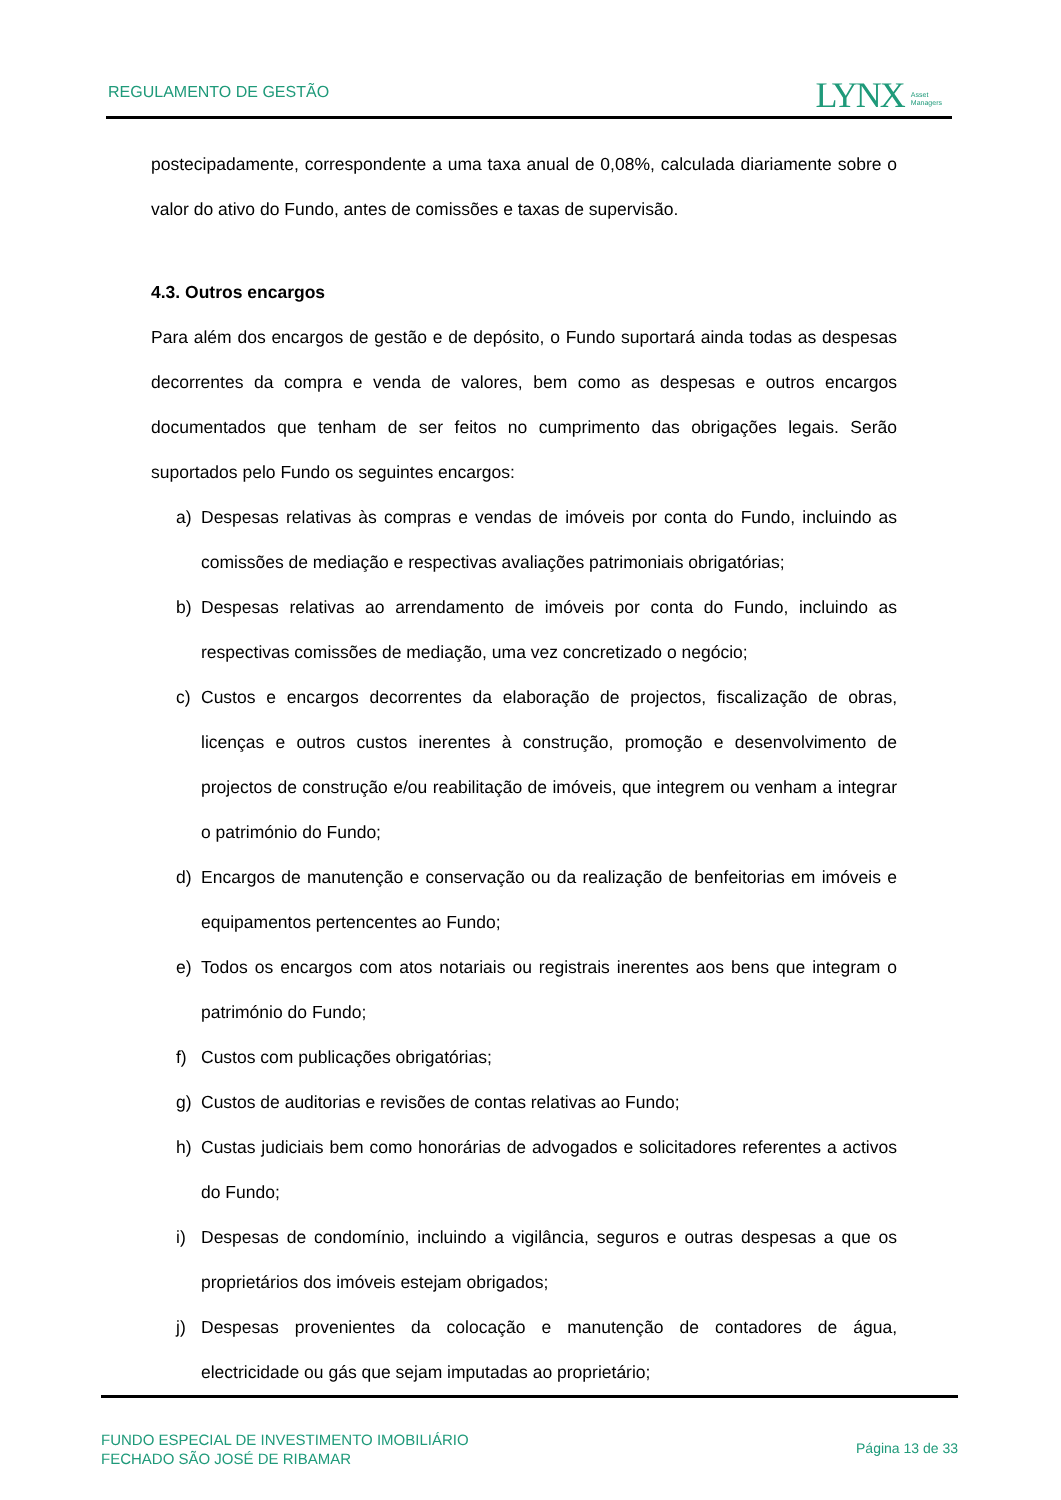REGULAMENTO DE GESTÃO
LYNX Asset
Managers
postecipadamente, correspondente a uma taxa anual de 0,08%, calculada diariamente sobre o valor do ativo do Fundo, antes de comissões e taxas de supervisão.
4.3. Outros encargos
Para além dos encargos de gestão e de depósito, o Fundo suportará ainda todas as despesas decorrentes da compra e venda de valores, bem como as despesas e outros encargos documentados que tenham de ser feitos no cumprimento das obrigações legais. Serão suportados pelo Fundo os seguintes encargos:
a) Despesas relativas às compras e vendas de imóveis por conta do Fundo, incluindo as comissões de mediação e respectivas avaliações patrimoniais obrigatórias;
b) Despesas relativas ao arrendamento de imóveis por conta do Fundo, incluindo as respectivas comissões de mediação, uma vez concretizado o negócio;
c) Custos e encargos decorrentes da elaboração de projectos, fiscalização de obras, licenças e outros custos inerentes à construção, promoção e desenvolvimento de projectos de construção e/ou reabilitação de imóveis, que integrem ou venham a integrar o património do Fundo;
d) Encargos de manutenção e conservação ou da realização de benfeitorias em imóveis e equipamentos pertencentes ao Fundo;
e) Todos os encargos com atos notariais ou registrais inerentes aos bens que integram o património do Fundo;
f) Custos com publicações obrigatórias;
g) Custos de auditorias e revisões de contas relativas ao Fundo;
h) Custas judiciais bem como honorárias de advogados e solicitadores referentes a activos do Fundo;
i) Despesas de condomínio, incluindo a vigilância, seguros e outras despesas a que os proprietários dos imóveis estejam obrigados;
j) Despesas provenientes da colocação e manutenção de contadores de água, electricidade ou gás que sejam imputadas ao proprietário;
FUNDO ESPECIAL DE INVESTIMENTO IMOBILIÁRIO
FECHADO SÃO JOSÉ DE RIBAMAR
Página 13 de 33